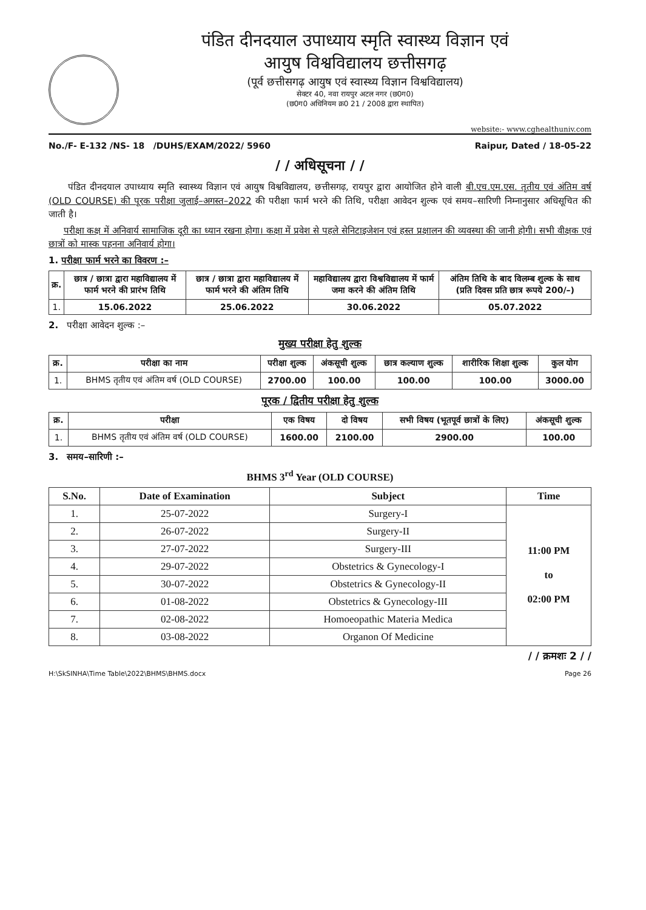पंडित दीनदयाल उपाध्याय स्मृति स्वास्थ्य विज्ञान एवं
आयुष विश्वविद्यालय छत्तीसगढ़
(पूर्व छत्तीसगढ़ आयुष एवं स्वास्थ्य विज्ञान विश्वविद्यालय)
सेक्टर 40, नवा रायपुर अटल नगर (छ0ग0)
(छ0ग0 अधिनियम क्र0 21 / 2008 द्वारा स्थापित)
website:- www.cghealthuniv.com
No./F- E-132 /NS- 18 /DUHS/EXAM/2022/ 5960 Raipur, Dated / 18-05-22
/ / अधिसूचना / /
पंडित दीनदयाल उपाध्याय स्मृति स्वास्थ्य विज्ञान एवं आयुष विश्वविद्यालय, छत्तीसगढ़, रायपुर द्वारा आयोजित होने वाली बी.एच.एम.एस. तृतीय एवं अंतिम वर्ष (OLD COURSE) की पूरक परीक्षा जुलाई–अगस्त–2022 की परीक्षा फार्म भरने की तिथि, परीक्षा आवेदन शुल्क एवं समय–सारिणी निम्नानुसार अधिसूचित की जाती है।
परीक्षा कक्ष में अनिवार्य सामाजिक दूरी का ध्यान रखना होगा। कक्षा में प्रवेश से पहले सेनिटाइजेशन एवं हस्त प्रक्षालन की व्यवस्था की जानी होगी। सभी वीक्षक एवं छात्रों को मास्क पहनना अनिवार्य होगा।
1. परीक्षा फार्म भरने का विवरण :–
| क्र. | छात्र / छात्रा द्वारा महाविद्यालय में फार्म भरने की प्रारंभ तिथि | छात्र / छात्रा द्वारा महाविद्यालय में फार्म भरने की अंतिम तिथि | महाविद्यालय द्वारा विश्वविद्यालय में फार्म जमा करने की अंतिम तिथि | अंतिम तिथि के बाद विलम्ब शुल्क के साथ (प्रति दिवस प्रति छात्र रूपये 200/–) |
| --- | --- | --- | --- | --- |
| 1. | 15.06.2022 | 25.06.2022 | 30.06.2022 | 05.07.2022 |
2. परीक्षा आवेदन शुल्क :–
मुख्य परीक्षा हेतु शुल्क
| क्र. | परीक्षा का नाम | परीक्षा शुल्क | अंकसूची शुल्क | छात्र कल्याण शुल्क | शारीरिक शिक्षा शुल्क | कुल योग |
| --- | --- | --- | --- | --- | --- | --- |
| 1. | BHMS तृतीय एवं अंतिम वर्ष (OLD COURSE) | 2700.00 | 100.00 | 100.00 | 100.00 | 3000.00 |
पूरक / द्वितीय परीक्षा हेतु शुल्क
| क्र. | परीक्षा | एक विषय | दो विषय | सभी विषय (भूतपूर्व छात्रों के लिए) | अंकसूची शुल्क |
| --- | --- | --- | --- | --- | --- |
| 1. | BHMS तृतीय एवं अंतिम वर्ष (OLD COURSE) | 1600.00 | 2100.00 | 2900.00 | 100.00 |
3. समय–सारिणी :–
BHMS 3<sup>rd</sup> Year (OLD COURSE)
| S.No. | Date of Examination | Subject | Time |
| --- | --- | --- | --- |
| 1. | 25-07-2022 | Surgery-I | 11:00 PM to 02:00 PM |
| 2. | 26-07-2022 | Surgery-II | |
| 3. | 27-07-2022 | Surgery-III | |
| 4. | 29-07-2022 | Obstetrics & Gynecology-I | |
| 5. | 30-07-2022 | Obstetrics & Gynecology-II | |
| 6. | 01-08-2022 | Obstetrics & Gynecology-III | |
| 7. | 02-08-2022 | Homoeopathic Materia Medica | |
| 8. | 03-08-2022 | Organon Of Medicine | |
/ / क्रमशः 2 / /
H:\SkSINHA\Time Table\2022\BHMS\BHMS.docx Page 26